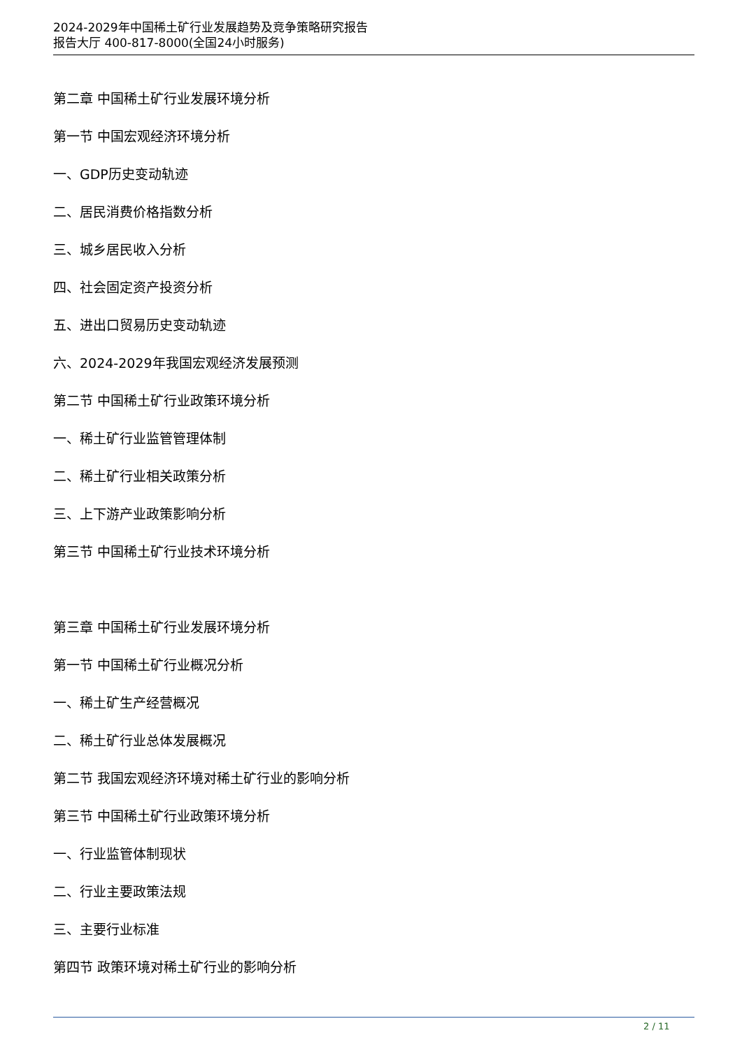2024-2029年中国稀土矿行业发展趋势及竞争策略研究报告
报告大厅 400-817-8000(全国24小时服务)
第二章 中国稀土矿行业发展环境分析
第一节 中国宏观经济环境分析
一、GDP历史变动轨迹
二、居民消费价格指数分析
三、城乡居民收入分析
四、社会固定资产投资分析
五、进出口贸易历史变动轨迹
六、2024-2029年我国宏观经济发展预测
第二节 中国稀土矿行业政策环境分析
一、稀土矿行业监管管理体制
二、稀土矿行业相关政策分析
三、上下游产业政策影响分析
第三节 中国稀土矿行业技术环境分析
第三章 中国稀土矿行业发展环境分析
第一节 中国稀土矿行业概况分析
一、稀土矿生产经营概况
二、稀土矿行业总体发展概况
第二节 我国宏观经济环境对稀土矿行业的影响分析
第三节 中国稀土矿行业政策环境分析
一、行业监管体制现状
二、行业主要政策法规
三、主要行业标准
第四节 政策环境对稀土矿行业的影响分析
2 / 11